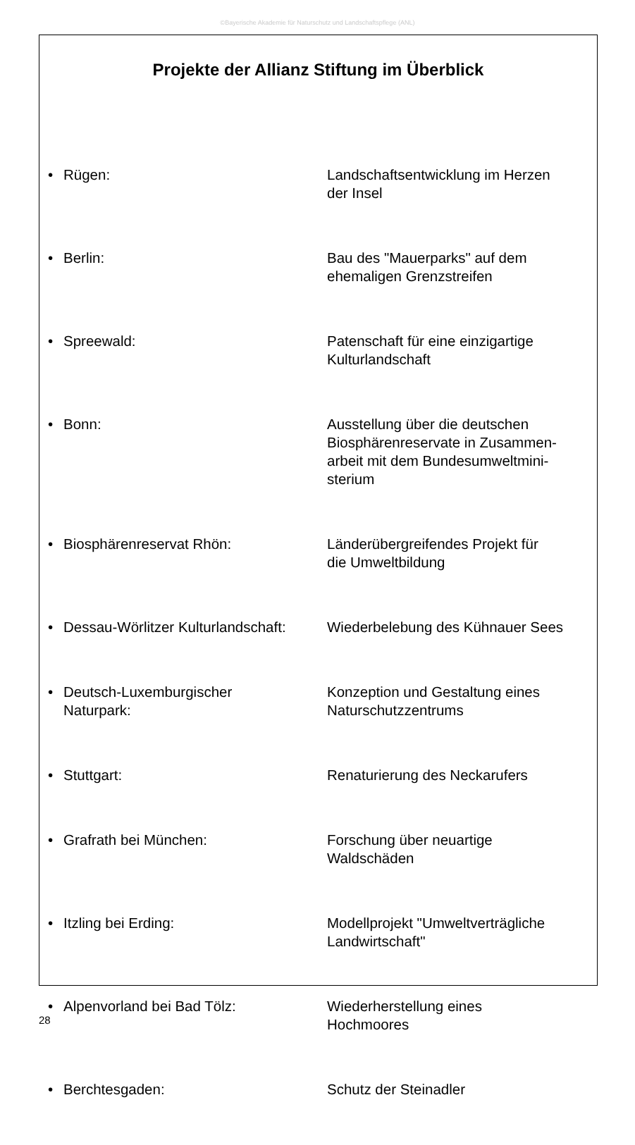©Bayerische Akademie für Naturschutz und Landschaftspflege (ANL)
Projekte der Allianz Stiftung im Überblick
| • | Rügen: | Landschaftsentwicklung im Herzen der Insel |
| • | Berlin: | Bau des "Mauerparks" auf dem ehemaligen Grenzstreifen |
| • | Spreewald: | Patenschaft für eine einzigartige Kulturlandschaft |
| • | Bonn: | Ausstellung über die deutschen Biosphärenreservate in Zusammen- arbeit mit dem Bundesumweltmini- sterium |
| • | Biosphärenreservat Rhön: | Länderübergreifendes Projekt für die Umweltbildung |
| • | Dessau-Wörlitzer Kulturlandschaft: | Wiederbelebung des Kühnauer Sees |
| • | Deutsch-Luxemburgischer Naturpark: | Konzeption und Gestaltung eines Naturschutzzentrums |
| • | Stuttgart: | Renaturierung des Neckarufers |
| • | Grafrath bei München: | Forschung über neuartige Waldschäden |
| • | Itzling bei Erding: | Modellprojekt "Umweltverträgliche Landwirtschaft" |
| • | Alpenvorland bei Bad Tölz: | Wiederherstellung eines Hochmoores |
| • | Berchtesgaden: | Schutz der Steinadler |
28